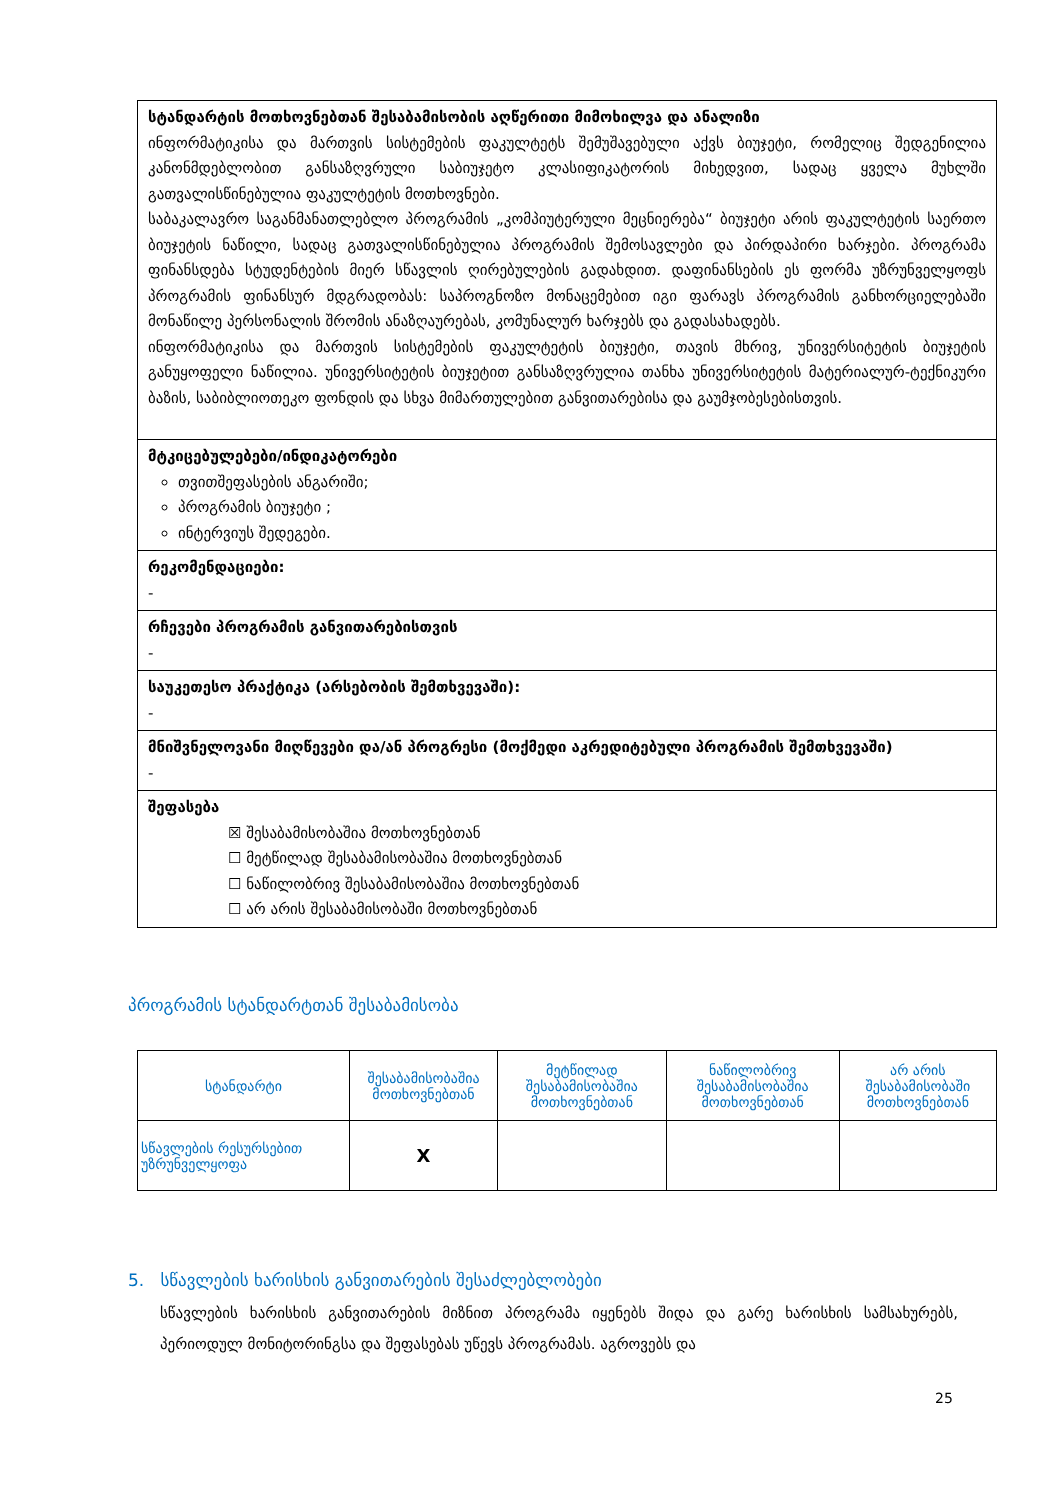სტანდარტის მოთხოვნებთან შესაბამისობის აღწერითი მიმოხილვა და ანალიზი
ინფორმატიკისა და მართვის სისტემების ფაკულტეტს შემუშავებული აქვს ბიუჯეტი, რომელიც შედგენილია კანონმდებლობით განსაზღვრული საბიუჯეტო კლასიფიკატორის მიხედვით, სადაც ყველა მუხლში გათვალისწინებულია ფაკულტეტის მოთხოვნები.
საბაკალავრო საგანმანათლებლო პროგრამის „კომპიუტერული მეცნიერება“ ბიუჯეტი არის ფაკულტეტის საერთო ბიუჯეტის ნაწილი, სადაც გათვალისწინებულია პროგრამის შემოსავლები და პირდაპირი ხარჯები. პროგრამა ფინანსდება სტუდენტების მიერ სწავლის ღირებულების გადახდით. დაფინანსების ეს ფორმა უზრუნველყოფს პროგრამის ფინანსურ მდგრადობას: საპროგნოზო მონაცემებით იგი ფარავს პროგრამის განხორციელებაში მონაწილე პერსონალის შრომის ანაზღაურებას, კომუნალურ ხარჯებს და გადასახადებს.
ინფორმატიკისა და მართვის სისტემების ფაკულტეტის ბიუჯეტი, თავის მხრივ, უნივერსიტეტის ბიუჯეტის განუყოფელი ნაწილია. უნივერსიტეტის ბიუჯეტით განსაზღვრულია თანხა უნივერსიტეტის მატერიალურ-ტექნიკური ბაზის, საბიბლიოთეკო ფონდის და სხვა მიმართულებით განვითარებისა და გაუმჯობესებისთვის.
მტკიცებულებები/ინდიკატორები
თვითშეფასების ანგარიში;
პროგრამის ბიუჯეტი ;
ინტერვიუს შედეგები.
რეკომენდაციები:
-
რჩევები პროგრამის განვითარებისთვის
-
საუკეთესო პრაქტიკა (არსებობის შემთხვევაში):
-
მნიშვნელოვანი მიღწევები და/ან პროგრესი (მოქმედი აკრედიტებული პროგრამის შემთხვევაში)
-
შეფასება
☒ შესაბამისობაშია მოთხოვნებთან
☐ მეტწილად შესაბამისობაშია მოთხოვნებთან
☐ ნაწილობრივ შესაბამისობაშია მოთხოვნებთან
☐ არ არის შესაბამისობაში მოთხოვნებთან
პროგრამის სტანდარტთან შესაბამისობა
| სტანდარტი | შესაბამისობაშია მოთხოვნებთან | მეტწილად შესაბამისობაშია მოთხოვნებთან | ნაწილობრივ შესაბამისობაშია მოთხოვნებთან | არ არის შესაბამისობაში მოთხოვნებთან |
| --- | --- | --- | --- | --- |
| სწავლების რესურსებით უზრუნველყოფა | X | | | |
5. სწავლების ხარისხის განვითარების შესაძლებლობები
სწავლების ხარისხის განვითარების მიზნით პროგრამა იყენებს შიდა და გარე ხარისხის სამსახურებს, პერიოდულ მონიტორინგსა და შეფასებას უწევს პროგრამას. აგროვებს და
25